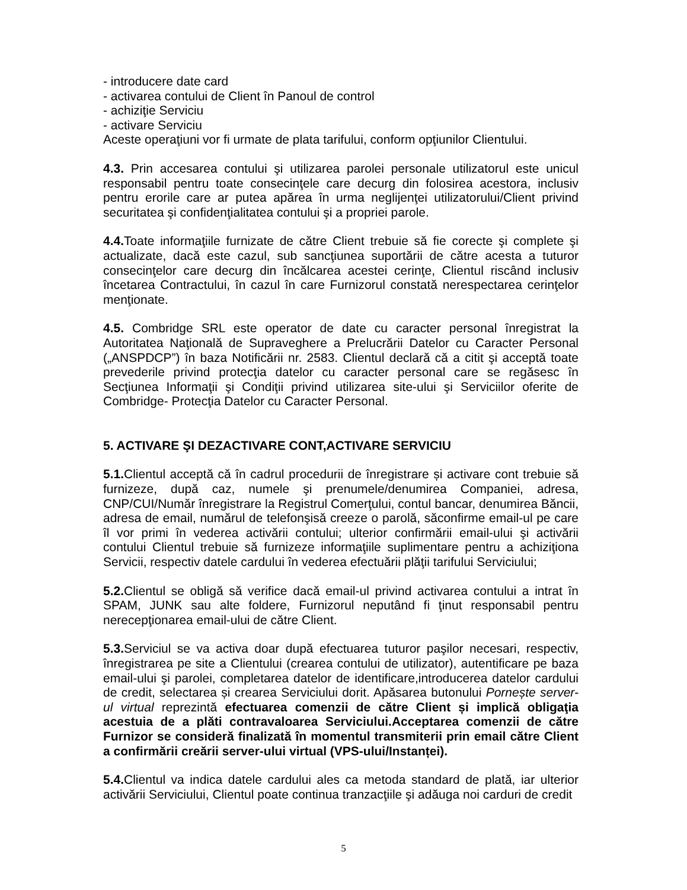- introducere date card
- activarea contului de Client în Panoul de control
- achiziţie Serviciu
- activare Serviciu
Aceste operaţiuni vor fi urmate de plata tarifului, conform opţiunilor Clientului.
4.3. Prin accesarea contului şi utilizarea parolei personale utilizatorul este unicul responsabil pentru toate consecinţele care decurg din folosirea acestora, inclusiv pentru erorile care ar putea apărea în urma neglijenţei utilizatorului/Client privind securitatea şi confidenţialitatea contului şi a propriei parole.
4.4. Toate informaţiile furnizate de către Client trebuie să fie corecte şi complete şi actualizate, dacă este cazul, sub sancţiunea suportării de către acesta a tuturor consecinţelor care decurg din încălcarea acestei cerinţe, Clientul riscând inclusiv încetarea Contractului, în cazul în care Furnizorul constată nerespectarea cerinţelor menţionate.
4.5. Combridge SRL este operator de date cu caracter personal înregistrat la Autoritatea Naţională de Supraveghere a Prelucrării Datelor cu Caracter Personal („ANSPDCP”) în baza Notificării nr. 2583. Clientul declară că a citit şi acceptă toate prevederile privind protecţia datelor cu caracter personal care se regăsesc în Secţiunea Informaţii şi Condiţii privind utilizarea site-ului şi Serviciilor oferite de Combridge- Protecţia Datelor cu Caracter Personal.
5. ACTIVARE ŞI DEZACTIVARE CONT,ACTIVARE SERVICIU
5.1. Clientul acceptă că în cadrul procedurii de înregistrare și activare cont trebuie să furnizeze, după caz, numele şi prenumele/denumirea Companiei, adresa, CNP/CUI/Număr înregistrare la Registrul Comerţului, contul bancar, denumirea Băncii, adresa de email, numărul de telefonşisă creeze o parolă, săconfirme email-ul pe care îl vor primi în vederea activării contului; ulterior confirmării email-ului şi activării contului Clientul trebuie să furnizeze informaţiile suplimentare pentru a achiziţiona Servicii, respectiv datele cardului în vederea efectuării plăţii tarifului Serviciului;
5.2. Clientul se obligă să verifice dacă email-ul privind activarea contului a intrat în SPAM, JUNK sau alte foldere, Furnizorul neputând fi ţinut responsabil pentru nerecepţionarea email-ului de către Client.
5.3. Serviciul se va activa doar după efectuarea tuturor paşilor necesari, respectiv, înregistrarea pe site a Clientului (crearea contului de utilizator), autentificare pe baza email-ului şi parolei, completarea datelor de identificare,introducerea datelor cardului de credit, selectarea și crearea Serviciului dorit. Apăsarea butonului Pornește server-ul virtual reprezintă efectuarea comenzii de către Client și implică obligaţia acestuia de a plăti contravaloarea Serviciului.Acceptarea comenzii de către Furnizor se consideră finalizată în momentul transmiterii prin email către Client a confirmării creării server-ului virtual (VPS-ului/Instanței).
5.4. Clientul va indica datele cardului ales ca metoda standard de plată, iar ulterior activării Serviciului, Clientul poate continua tranzacţiile şi adăuga noi carduri de credit
5